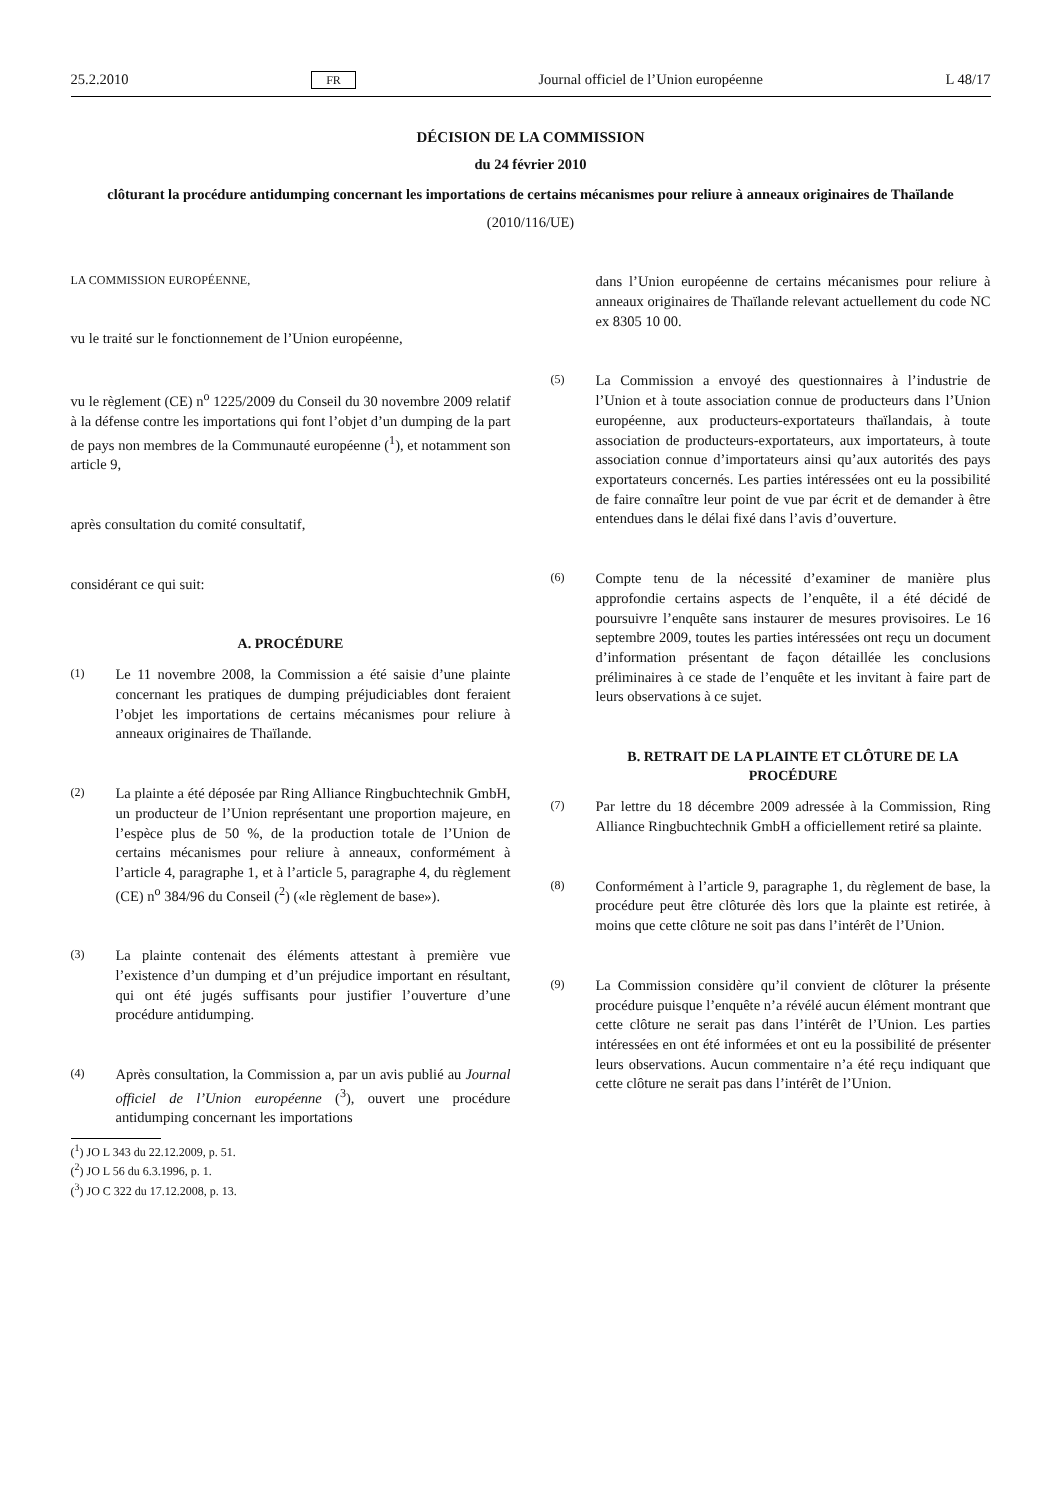25.2.2010 FR Journal officiel de l’Union européenne L 48/17
DÉCISION DE LA COMMISSION
du 24 février 2010
clôturant la procédure antidumping concernant les importations de certains mécanismes pour reliure à anneaux originaires de Thaïlande
(2010/116/UE)
LA COMMISSION EUROPÉENNE,
vu le traité sur le fonctionnement de l’Union européenne,
vu le règlement (CE) n<sup>o</sup> 1225/2009 du Conseil du 30 novembre 2009 relatif à la défense contre les importations qui font l’objet d’un dumping de la part de pays non membres de la Communauté européenne (<sup>1</sup>), et notamment son article 9,
après consultation du comité consultatif,
considérant ce qui suit:
A. PROCÉDURE
(1) Le 11 novembre 2008, la Commission a été saisie d’une plainte concernant les pratiques de dumping préjudiciables dont feraient l’objet les importations de certains mécanismes pour reliure à anneaux originaires de Thaïlande.
(2) La plainte a été déposée par Ring Alliance Ringbuchtechnik GmbH, un producteur de l’Union représentant une proportion majeure, en l’espèce plus de 50 %, de la production totale de l’Union de certains mécanismes pour reliure à anneaux, conformément à l’article 4, paragraphe 1, et à l’article 5, paragraphe 4, du règlement (CE) n<sup>o</sup> 384/96 du Conseil (<sup>2</sup>) («le règlement de base»).
(3) La plainte contenait des éléments attestant à première vue l’existence d’un dumping et d’un préjudice important en résultant, qui ont été jugés suffisants pour justifier l’ouverture d’une procédure antidumping.
(4) Après consultation, la Commission a, par un avis publié au Journal officiel de l’Union européenne (<sup>3</sup>), ouvert une procédure antidumping concernant les importations
(<sup>1</sup>) JO L 343 du 22.12.2009, p. 51.
(<sup>2</sup>) JO L 56 du 6.3.1996, p. 1.
(<sup>3</sup>) JO C 322 du 17.12.2008, p. 13.
dans l’Union européenne de certains mécanismes pour reliure à anneaux originaires de Thaïlande relevant actuellement du code NC ex 8305 10 00.
(5) La Commission a envoyé des questionnaires à l’industrie de l’Union et à toute association connue de producteurs dans l’Union européenne, aux producteurs-exportateurs thaïlandais, à toute association de producteurs-exportateurs, aux importateurs, à toute association connue d’importateurs ainsi qu’aux autorités des pays exportateurs concernés. Les parties intéressées ont eu la possibilité de faire connaître leur point de vue par écrit et de demander à être entendues dans le délai fixé dans l’avis d’ouverture.
(6) Compte tenu de la nécessité d’examiner de manière plus approfondie certains aspects de l’enquête, il a été décidé de poursuivre l’enquête sans instaurer de mesures provisoires. Le 16 septembre 2009, toutes les parties intéressées ont reçu un document d’information présentant de façon détaillée les conclusions préliminaires à ce stade de l’enquête et les invitant à faire part de leurs observations à ce sujet.
B. RETRAIT DE LA PLAINTE ET CLÔTURE DE LA PROCÉDURE
(7) Par lettre du 18 décembre 2009 adressée à la Commission, Ring Alliance Ringbuchtechnik GmbH a officiellement retiré sa plainte.
(8) Conformément à l’article 9, paragraphe 1, du règlement de base, la procédure peut être clôturée dès lors que la plainte est retirée, à moins que cette clôture ne soit pas dans l’intérêt de l’Union.
(9) La Commission considère qu’il convient de clôturer la présente procédure puisque l’enquête n’a révélé aucun élément montrant que cette clôture ne serait pas dans l’intérêt de l’Union. Les parties intéressées en ont été informées et ont eu la possibilité de présenter leurs observations. Aucun commentaire n’a été reçu indiquant que cette clôture ne serait pas dans l’intérêt de l’Union.